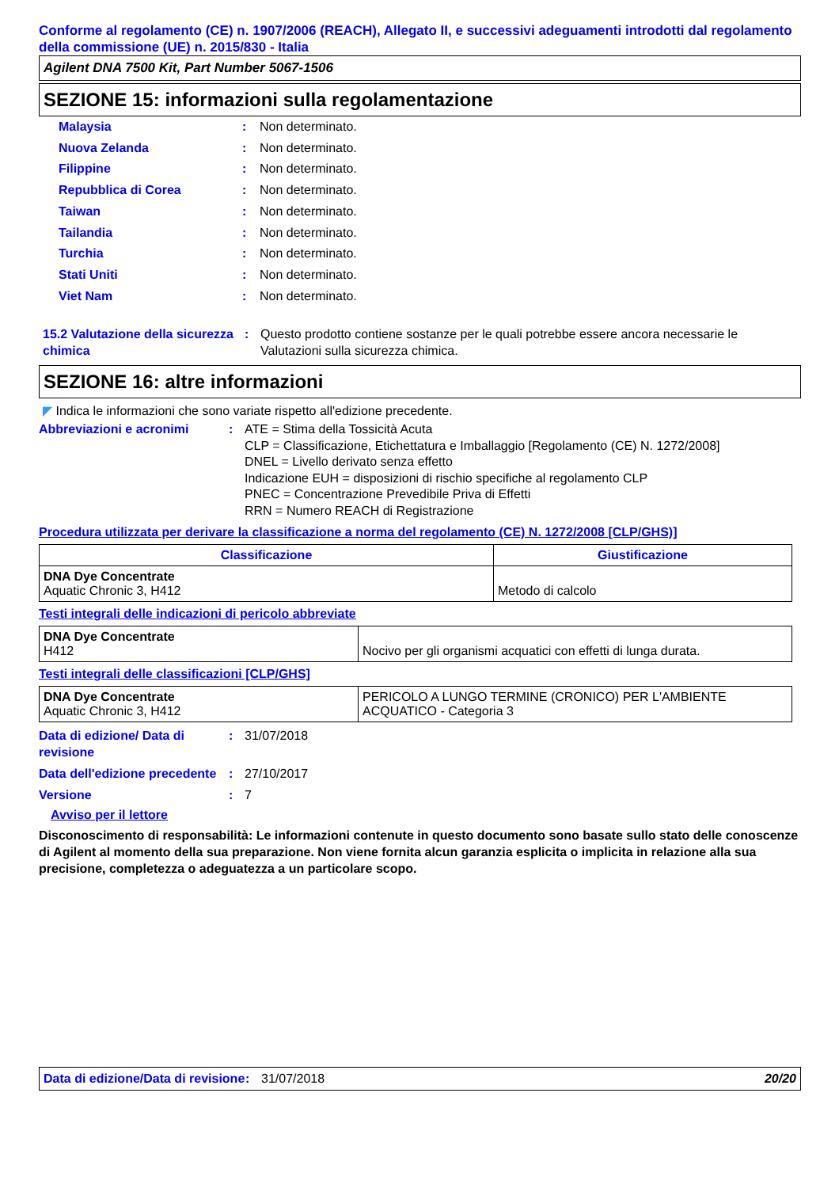Conforme al regolamento (CE) n. 1907/2006 (REACH), Allegato II, e successivi adeguamenti introdotti dal regolamento della commissione (UE) n. 2015/830 - Italia
Agilent DNA 7500 Kit, Part Number 5067-1506
SEZIONE 15: informazioni sulla regolamentazione
Malaysia: Non determinato.
Nuova Zelanda: Non determinato.
Filippine: Non determinato.
Repubblica di Corea: Non determinato.
Taiwan: Non determinato.
Tailandia: Non determinato.
Turchia: Non determinato.
Stati Uniti: Non determinato.
Viet Nam: Non determinato.
15.2 Valutazione della sicurezza chimica: Questo prodotto contiene sostanze per le quali potrebbe essere ancora necessarie le Valutazioni sulla sicurezza chimica.
SEZIONE 16: altre informazioni
◤ Indica le informazioni che sono variate rispetto all'edizione precedente.
Abbreviazioni e acronimi: ATE = Stima della Tossicità Acuta
CLP = Classificazione, Etichettatura e Imballaggio [Regolamento (CE) N. 1272/2008]
DNEL = Livello derivato senza effetto
Indicazione EUH = disposizioni di rischio specifiche al regolamento CLP
PNEC = Concentrazione Prevedibile Priva di Effetti
RRN = Numero REACH di Registrazione
Procedura utilizzata per derivare la classificazione a norma del regolamento (CE) N. 1272/2008 [CLP/GHS)]
| Classificazione | Giustificazione |
| --- | --- |
| DNA Dye Concentrate Aquatic Chronic 3, H412 | Metodo di calcolo |
Testi integrali delle indicazioni di pericolo abbreviate
| DNA Dye Concentrate H412 | Nocivo per gli organismi acquatici con effetti di lunga durata. |
Testi integrali delle classificazioni [CLP/GHS]
| DNA Dye Concentrate Aquatic Chronic 3, H412 | PERICOLO A LUNGO TERMINE (CRONICO) PER L'AMBIENTE ACQUATICO - Categoria 3 |
Data di edizione/ Data di revisione: 31/07/2018
Data dell'edizione precedente: 27/10/2017
Versione: 7
Avviso per il lettore
Disconoscimento di responsabilità: Le informazioni contenute in questo documento sono basate sullo stato delle conoscenze di Agilent al momento della sua preparazione. Non viene fornita alcun garanzia esplicita o implicita in relazione alla sua precisione, completezza o adeguatezza a un particolare scopo.
Data di edizione/Data di revisione: 31/07/2018 20/20